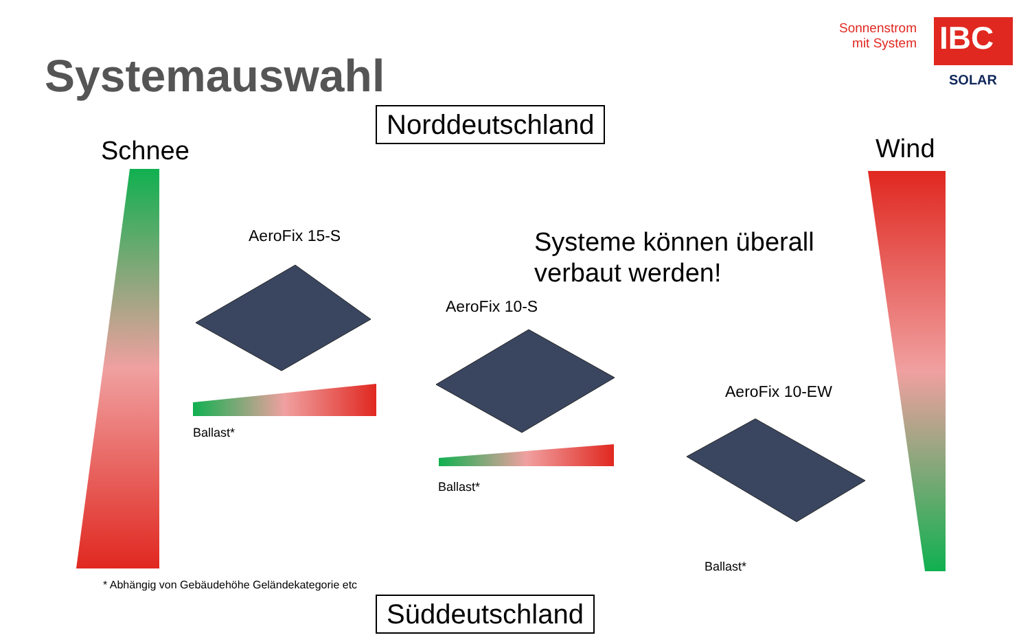Systemauswahl
Sonnenstrom
mit System
IBC
SOLAR
Norddeutschland
Schnee Wind
AeroFix 15-S
Systeme können überall
verbaut werden!
AeroFix 10-S
AeroFix 10-EW
Ballast*
Ballast*
Ballast*
* Abhängig von Gebäudehöhe Geländekategorie etc
Süddeutschland